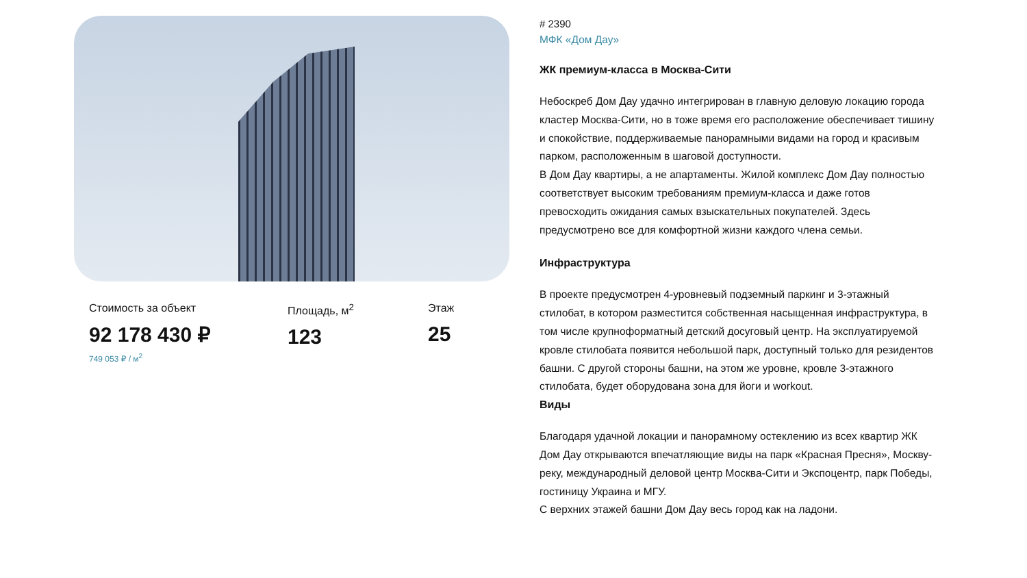Стоимость за объект
92 178 430 ₽
749 053 ₽ / м<sup>2</sup>
Площадь, м<sup>2</sup>
123
Этаж
25
# 2390
МФК «Дом Дау»
ЖК премиум-класса в Москва-Сити
Небоскреб Дом Дау удачно интегрирован в главную деловую локацию города кластер Москва-Сити, но в тоже время его расположение обеспечивает тишину и спокойствие, поддерживаемые панорамными видами на город и красивым парком, расположенным в шаговой доступности.
В Дом Дау квартиры, а не апартаменты. Жилой комплекс Дом Дау полностью соответствует высоким требованиям премиум-класса и даже готов превосходить ожидания самых взыскательных покупателей. Здесь предусмотрено все для комфортной жизни каждого члена семьи.
Инфраструктура
В проекте предусмотрен 4-уровневый подземный паркинг и 3-этажный стилобат, в котором разместится собственная насыщенная инфраструктура, в том числе крупноформатный детский досуговый центр. На эксплуатируемой кровле стилобата появится небольшой парк, доступный только для резидентов башни. С другой стороны башни, на этом же уровне, кровле 3-этажного стилобата, будет оборудована зона для йоги и workout.
Виды
Благодаря удачной локации и панорамному остеклению из всех квартир ЖК Дом Дау открываются впечатляющие виды на парк «Красная Пресня», Москву-реку, международный деловой центр Москва-Сити и Экспоцентр, парк Победы, гостиницу Украина и МГУ.
С верхних этажей башни Дом Дау весь город как на ладони.